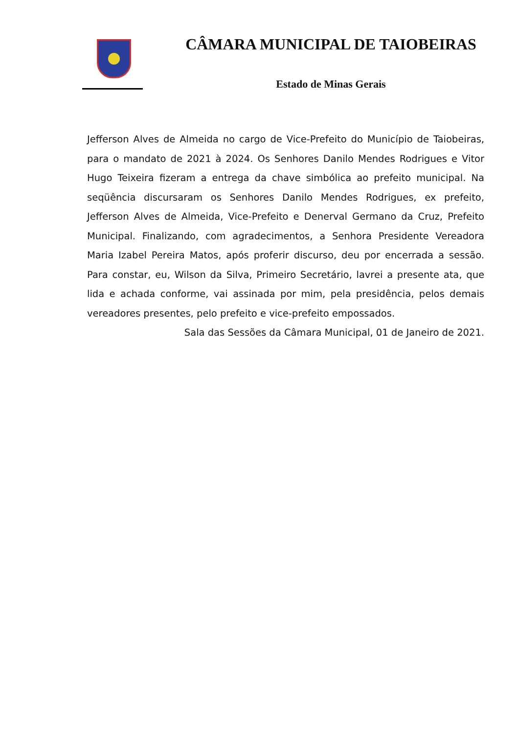CÂMARA MUNICIPAL DE TAIOBEIRAS
Estado de Minas Gerais
Jefferson Alves de Almeida no cargo de Vice-Prefeito do Município de Taiobeiras, para o mandato de 2021 à 2024. Os Senhores Danilo Mendes Rodrigues e Vitor Hugo Teixeira fizeram a entrega da chave simbólica ao prefeito municipal. Na seqüência discursaram os Senhores Danilo Mendes Rodrigues, ex prefeito, Jefferson Alves de Almeida, Vice-Prefeito e Denerval Germano da Cruz, Prefeito Municipal. Finalizando, com agradecimentos, a Senhora Presidente Vereadora Maria Izabel Pereira Matos, após proferir discurso, deu por encerrada a sessão. Para constar, eu, Wilson da Silva, Primeiro Secretário, lavrei a presente ata, que lida e achada conforme, vai assinada por mim, pela presidência, pelos demais vereadores presentes, pelo prefeito e vice-prefeito empossados.
Sala das Sessões da Câmara Municipal, 01 de Janeiro de 2021.